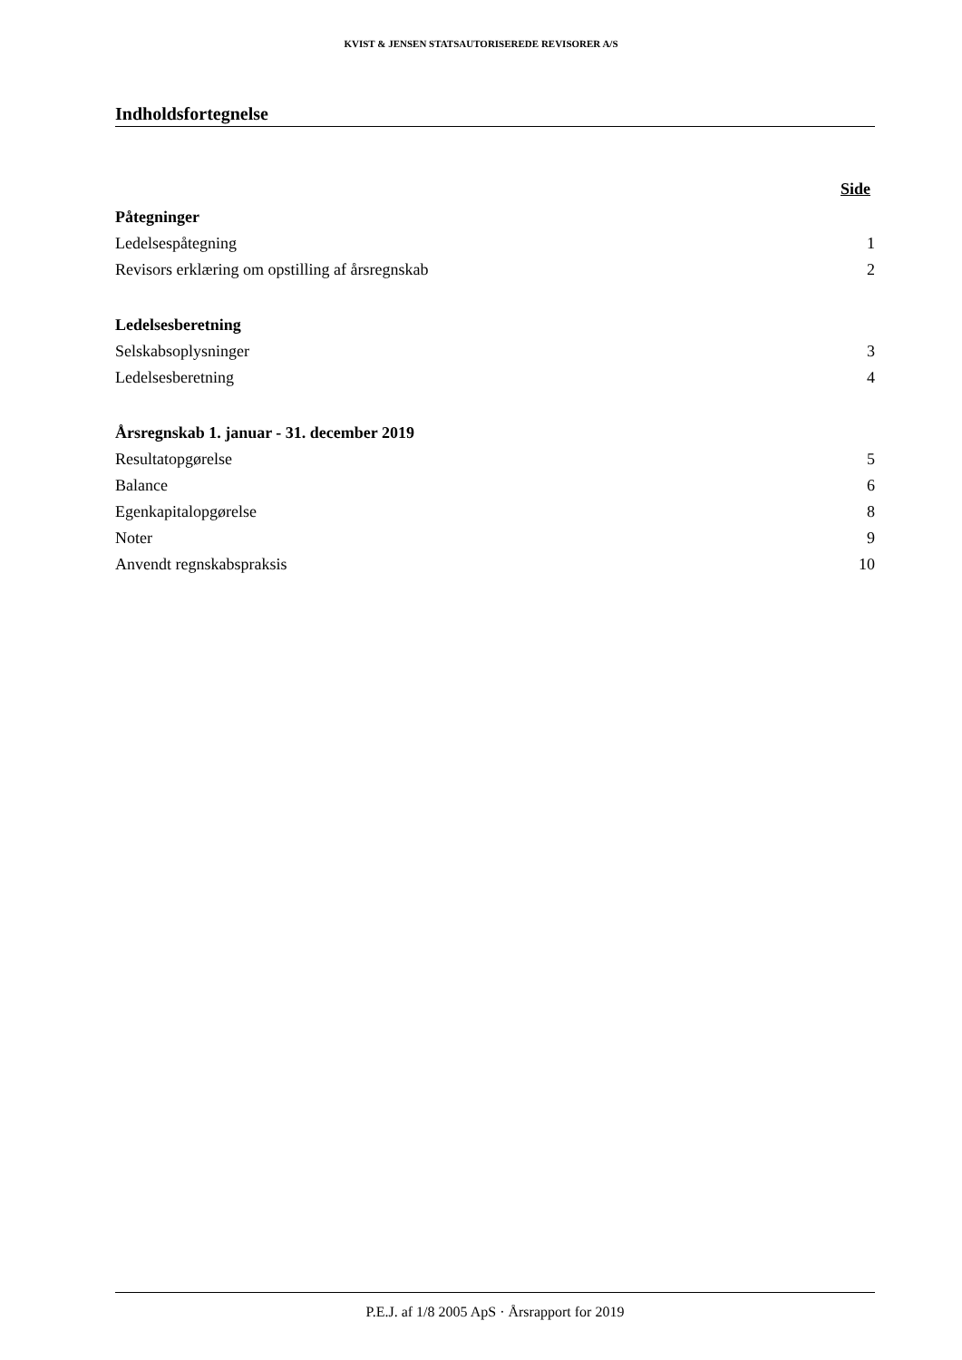KVIST & JENSEN STATSAUTORISEREDE REVISORER A/S
Indholdsfortegnelse
Side
Påtegninger
Ledelsespåtegning 1
Revisors erklæring om opstilling af årsregnskab 2
Ledelsesberetning
Selskabsoplysninger 3
Ledelsesberetning 4
Årsregnskab 1. januar - 31. december 2019
Resultatopgørelse 5
Balance 6
Egenkapitalopgørelse 8
Noter 9
Anvendt regnskabspraksis 10
P.E.J. af 1/8 2005 ApS · Årsrapport for 2019